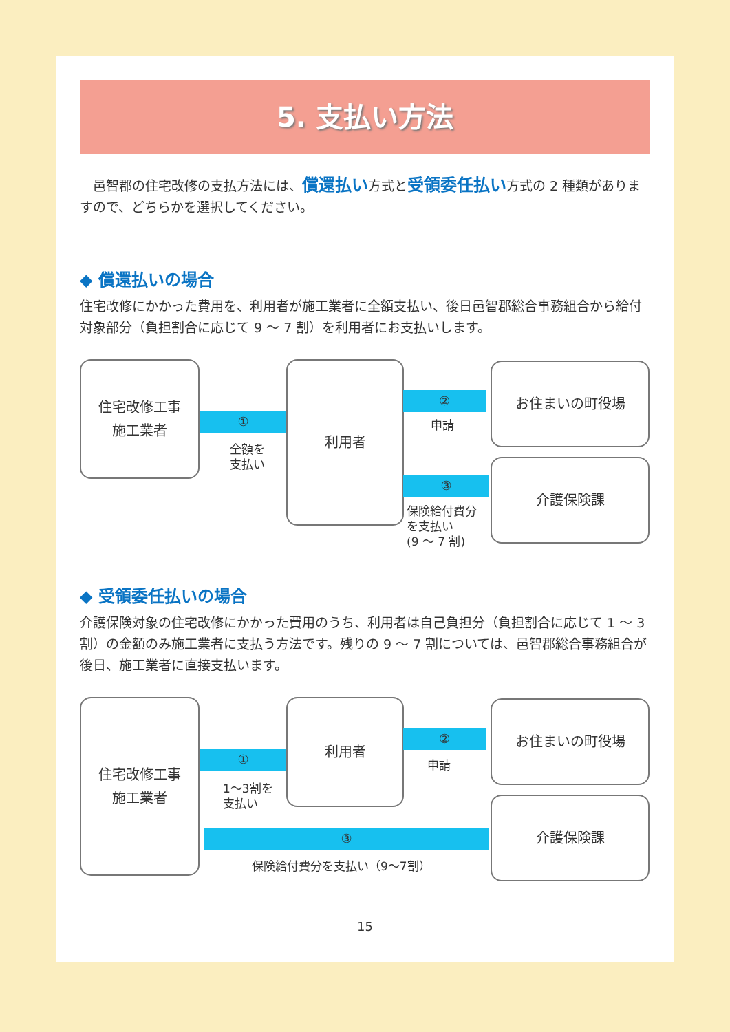5. 支払い方法
　邑智郡の住宅改修の支払方法には、償還払い方式と受領委任払い方式の 2 種類がありますので、どちらかを選択してください。
◆ 償還払いの場合
住宅改修にかかった費用を、利用者が施工業者に全額支払い、後日邑智郡総合事務組合から給付対象部分（負担割合に応じて 9 ～ 7 割）を利用者にお支払いします。
住宅改修工事
施工業者
①
全額を
支払い
利用者
②
申請
お住まいの町役場
③
保険給付費分
を支払い
(9 ～ 7 割)
介護保険課
◆ 受領委任払いの場合
介護保険対象の住宅改修にかかった費用のうち、利用者は自己負担分（負担割合に応じて 1 ～ 3 割）の金額のみ施工業者に支払う方法です。残りの 9 ～ 7 割については、邑智郡総合事務組合が後日、施工業者に直接支払います。
住宅改修工事
施工業者
①
1～3割を
支払い
利用者
②
申請
お住まいの町役場
③
保険給付費分を支払い（9～7割）
介護保険課
15